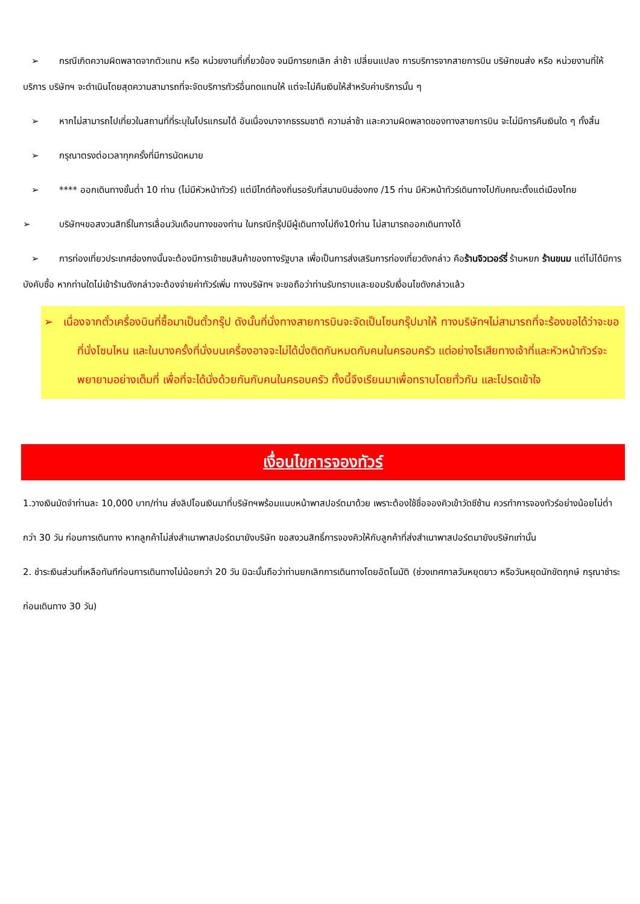➢ กรณีเกิดความผิดพลาดจากตัวแทน หรือ หน่วยงานที่เกี่ยวข้อง จนมีการยกเลิก ล่าช้า เปลี่ยนแปลง การบริการจากสายการบิน บริษัทขนส่ง หรือ หน่วยงานที่ให้บริการ บริษัทฯ จะดำเนินโดยสุดความสามารถที่จะจัดบริการทัวร์อื่นทดแทนให้ แต่จะไม่คืนเงินให้สำหรับค่าบริการนั้น ๆ
➢ หากไม่สามารถไปเที่ยวในสถานที่ที่ระบุในโปรแกรมได้ อันเนื่องมาจากธรรมชาติ ความล่าช้า และความผิดพลาดของทางสายการบิน จะไม่มีการคืนเงินใด ๆ ทั้งสิ้น
➢ กรุณาตรงต่อเวลาทุกครั้งที่มีการนัดหมาย
➢ **** ออกเดินทางขั้นต่ำ 10 ท่าน (ไม่มีหัวหน้าทัวร์) แต่มีไกด์ท้องถิ่นรอรับที่สนามบินฮ่องกง /15 ท่าน มีหัวหน้าทัวร์เดินทางไปกับคณะตั้งแต่เมืองไทย
➢ บริษัทฯขอสงวนสิทธิ์ในการเลื่อนวันเดือนทางของท่าน ในกรณีกรุ๊ปมีผู้เดินทางไม่ถึง10ท่าน ไม่สามารถออกเดินทางได้
➢ การท่องเที่ยวประเทศฮ่องกงนั้นจะต้องมีการเข้าชมสินค้าของทางรัฐบาล เพื่อเป็นการส่งเสริมการท่องเที่ยวดังกล่าว คือร้านจิวเวอร์รี่ ร้านหยก ร้านขนม แต่ไม่ได้มีการบังคับซื้อ หากท่านใดไม่เข้าร้านดังกล่าวจะต้องจ่ายค่าทัวร์เพิ่ม ทางบริษัทฯ จะขอถือว่าท่านรับทราบและยอมรับเงื่อนไขดังกล่าวแล้ว
➢ เนื่องจากตั๋วเครื่องบินที่ซื้อมาเป็นตั๋วกรุ๊ป ดังนั้นที่นั่งทางสายการบินจะจัดเป็นโซนกรุ๊ปมาให้ ทางบริษัทฯไม่สามารถที่จะร้องขอได้ว่าจะขอที่นั่งโซนไหน และในบางครั้งที่นั่งบนเครื่องอาจจะไม่ได้นั่งติดกันหมดกับคนในครอบครัว แต่อย่างไรเสียทางเจ้าที่และหัวหน้าทัวร์จะพยายามอย่างเต็มที่ เพื่อที่จะได้นั่งด้วยกันกับคนในครอบครัว ทั้งนี้จึงเรียนมาเพื่อทราบโดยทั่วกัน และโปรดเข้าใจ
เงื่อนไขการจองทัวร์
1.วางเงินมัดจำท่านละ 10,000 บาท/ท่าน ส่งลิปโอนเงินมาที่บริษัทฯพร้อมแนบหน้าพาสปอร์ตมาด้วย เพราะต้องใช้ชื่อจองคิวเข้าวัดซีซ้าน ควรทำการจองทัวร์อย่างน้อยไม่ต่ำกว่า 30 วัน ก่อนการเดินทาง หากลูกค้าไม่ส่งสำเนาพาสปอร์ตมายังบริษัท ขอสงวนสิทธิ์การจองคิวให้กับลูกค้าที่ส่งสำเนาพาสปอร์ตมายังบริษัทเท่านั้น
2. ชำระเงินส่วนที่เหลือทันทีก่อนการเดินทางไม่น้อยกว่า 20 วัน มิฉะนั้นถือว่าท่านยกเลิกการเดินทางโดยอัตโนมัติ (ช่วงเทศกาลวันหยุดยาว หรือวันหยุดนักขัตฤกษ์ กรุณาชำระก่อนเดินทาง 30 วัน)